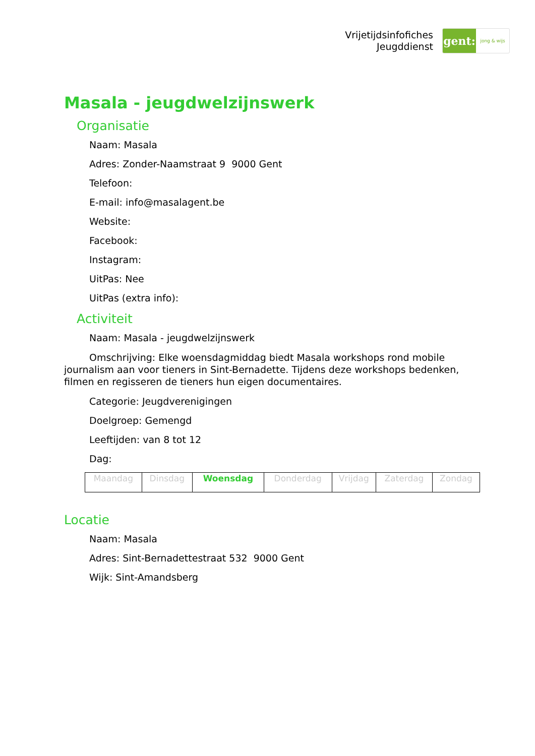Vrijetijdsinfofiches
Jeugddienst
gent:
jong & wijs
Masala - jeugdwelzijnswerk
Organisatie
Naam: Masala
Adres: Zonder-Naamstraat 9 9000 Gent
Telefoon:
E-mail: info@masalagent.be
Website:
Facebook:
Instagram:
UitPas: Nee
UitPas (extra info):
Activiteit
Naam: Masala - jeugdwelzijnswerk
Omschrijving: Elke woensdagmiddag biedt Masala workshops rond mobile journalism aan voor tieners in Sint-Bernadette. Tijdens deze workshops bedenken, filmen en regisseren de tieners hun eigen documentaires.
Categorie: Jeugdverenigingen
Doelgroep: Gemengd
Leeftijden: van 8 tot 12
Dag:
| Maandag | Dinsdag | Woensdag | Donderdag | Vrijdag | Zaterdag | Zondag |
Locatie
Naam: Masala
Adres: Sint-Bernadettestraat 532 9000 Gent
Wijk: Sint-Amandsberg